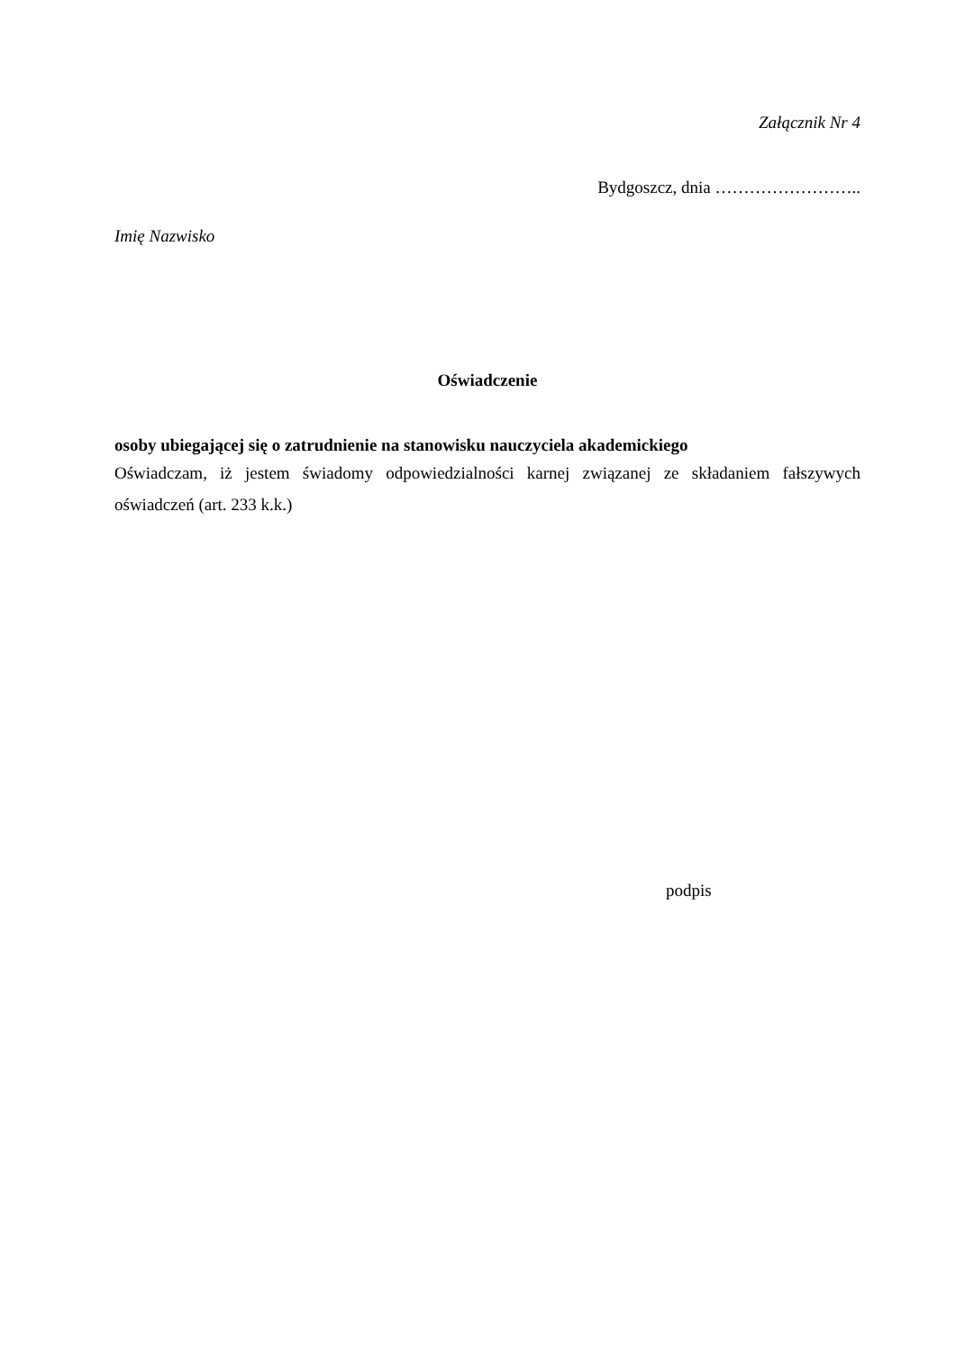Załącznik Nr 4
Bydgoszcz, dnia ……………………..
Imię Nazwisko
Oświadczenie
osoby ubiegającej się o zatrudnienie na stanowisku nauczyciela akademickiego
Oświadczam, iż jestem świadomy odpowiedzialności karnej związanej ze składaniem fałszywych oświadczeń (art. 233 k.k.)
podpis